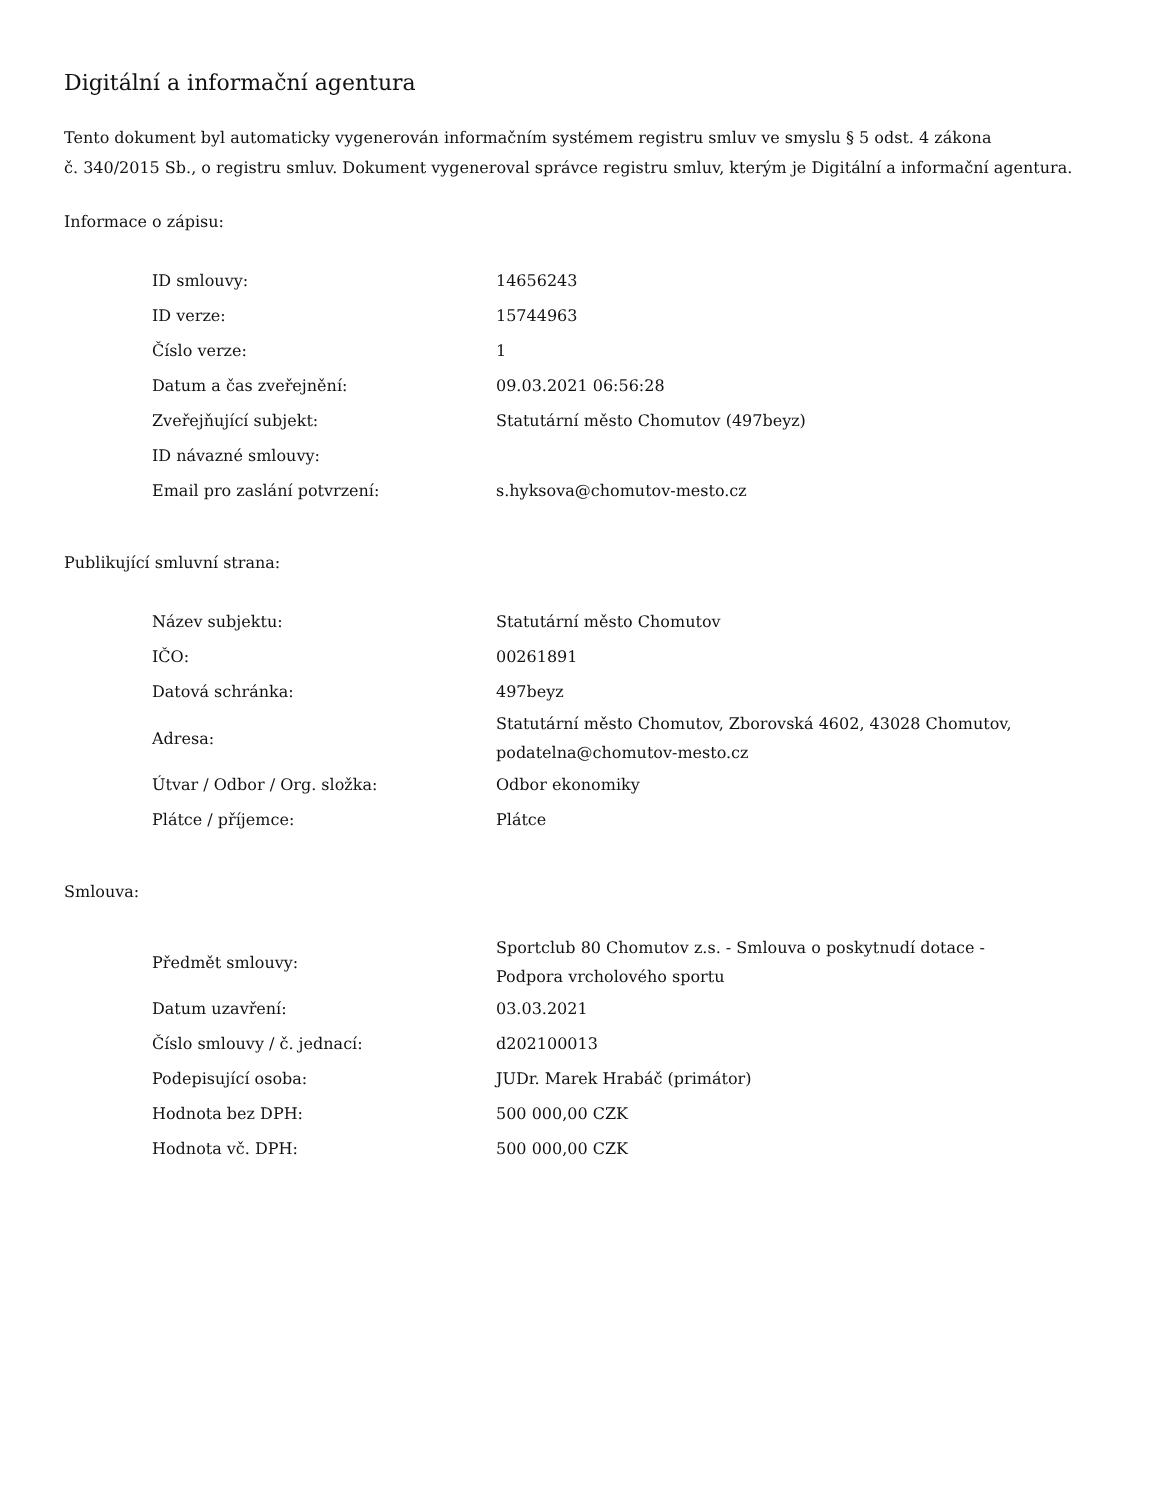Digitální a informační agentura
Tento dokument byl automaticky vygenerován informačním systémem registru smluv ve smyslu § 5 odst. 4 zákona
č. 340/2015 Sb., o registru smluv. Dokument vygeneroval správce registru smluv, kterým je Digitální a informační agentura.
Informace o zápisu:
| ID smlouvy: | 14656243 |
| ID verze: | 15744963 |
| Číslo verze: | 1 |
| Datum a čas zveřejnění: | 09.03.2021 06:56:28 |
| Zveřejňující subjekt: | Statutární město Chomutov (497beyz) |
| ID návazné smlouvy: | |
| Email pro zaslání potvrzení: | s.hyksova@chomutov-mesto.cz |
Publikující smluvní strana:
| Název subjektu: | Statutární město Chomutov |
| IČO: | 00261891 |
| Datová schránka: | 497beyz |
| Adresa: | Statutární město Chomutov, Zborovská 4602, 43028 Chomutov, podatelna@chomutov-mesto.cz |
| Útvar / Odbor / Org. složka: | Odbor ekonomiky |
| Plátce / příjemce: | Plátce |
Smlouva:
| Předmět smlouvy: | Sportclub 80 Chomutov z.s. - Smlouva o poskytnudí dotace - Podpora vrcholového sportu |
| Datum uzavření: | 03.03.2021 |
| Číslo smlouvy / č. jednací: | d202100013 |
| Podepisující osoba: | JUDr. Marek Hrabáč (primátor) |
| Hodnota bez DPH: | 500 000,00 CZK |
| Hodnota vč. DPH: | 500 000,00 CZK |